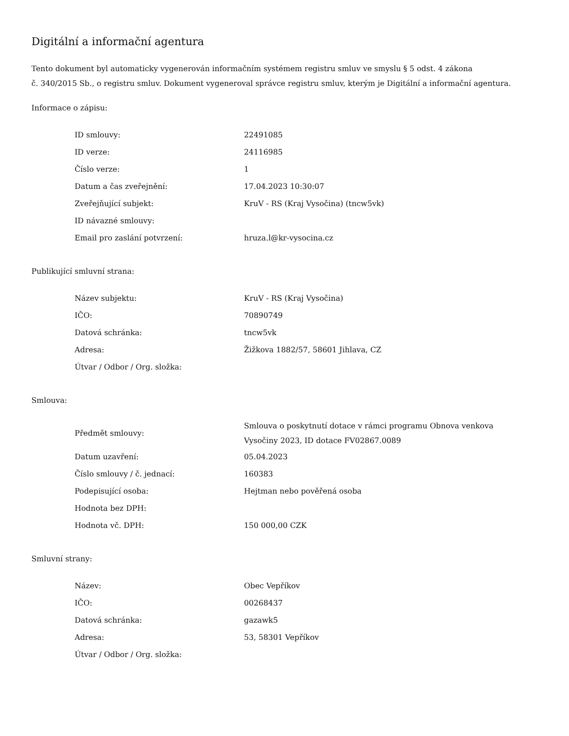Digitální a informační agentura
Tento dokument byl automaticky vygenerován informačním systémem registru smluv ve smyslu § 5 odst. 4 zákona
č. 340/2015 Sb., o registru smluv. Dokument vygeneroval správce registru smluv, kterým je Digitální a informační agentura.
Informace o zápisu:
| ID smlouvy: | 22491085 |
| ID verze: | 24116985 |
| Číslo verze: | 1 |
| Datum a čas zveřejnění: | 17.04.2023 10:30:07 |
| Zveřejňující subjekt: | KruV - RS (Kraj Vysočina) (tncw5vk) |
| ID návazné smlouvy: | |
| Email pro zaslání potvrzení: | hruza.l@kr-vysocina.cz |
Publikující smluvní strana:
| Název subjektu: | KruV - RS (Kraj Vysočina) |
| IČO: | 70890749 |
| Datová schránka: | tncw5vk |
| Adresa: | Žižkova 1882/57, 58601 Jihlava, CZ |
| Útvar / Odbor / Org. složka: | |
Smlouva:
| Předmět smlouvy: | Smlouva o poskytnutí dotace v rámci programu Obnova venkova Vysočiny 2023, ID dotace FV02867.0089 |
| Datum uzavření: | 05.04.2023 |
| Číslo smlouvy / č. jednací: | 160383 |
| Podepisující osoba: | Hejtman nebo pověřená osoba |
| Hodnota bez DPH: | |
| Hodnota vč. DPH: | 150 000,00 CZK |
Smluvní strany:
| Název: | Obec Vepříkov |
| IČO: | 00268437 |
| Datová schránka: | gazawk5 |
| Adresa: | 53, 58301 Vepříkov |
| Útvar / Odbor / Org. složka: | |